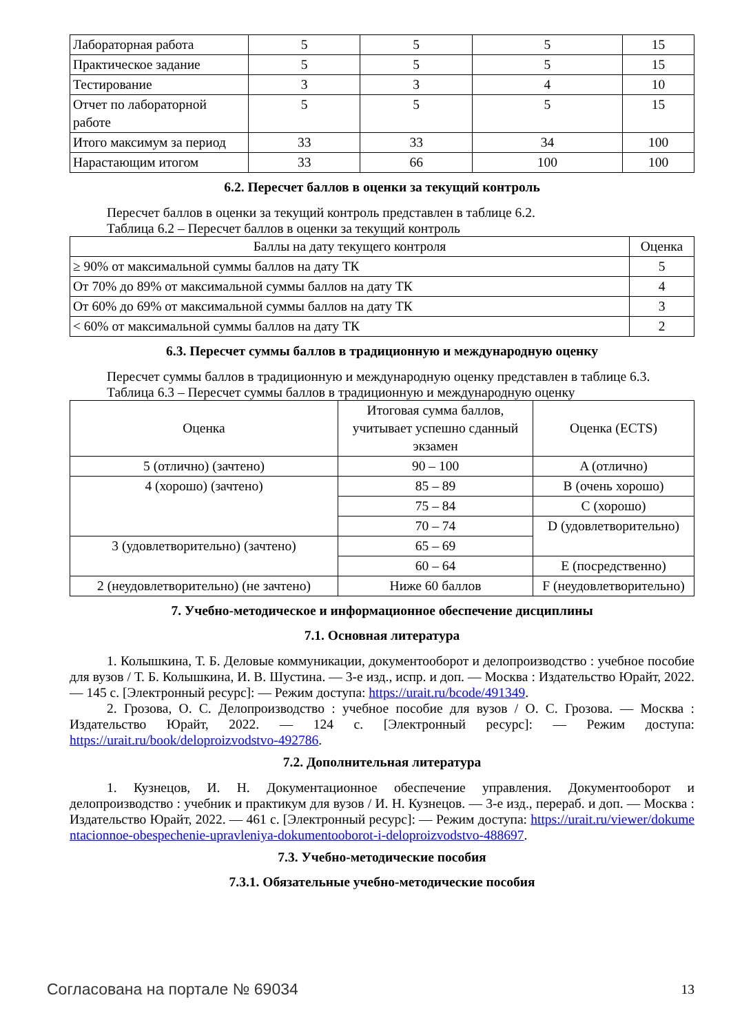| Лабораторная работа | 5 | 5 | 5 | 15 |
| Практическое задание | 5 | 5 | 5 | 15 |
| Тестирование | 3 | 3 | 4 | 10 |
| Отчет по лабораторной работе | 5 | 5 | 5 | 15 |
| Итого максимум за период | 33 | 33 | 34 | 100 |
| Нарастающим итогом | 33 | 66 | 100 | 100 |
6.2. Пересчет баллов в оценки за текущий контроль
Пересчет баллов в оценки за текущий контроль представлен в таблице 6.2.
Таблица 6.2 – Пересчет баллов в оценки за текущий контроль
| Баллы на дату текущего контроля | Оценка |
| --- | --- |
| ≥ 90% от максимальной суммы баллов на дату ТК | 5 |
| От 70% до 89% от максимальной суммы баллов на дату ТК | 4 |
| От 60% до 69% от максимальной суммы баллов на дату ТК | 3 |
| < 60% от максимальной суммы баллов на дату ТК | 2 |
6.3. Пересчет суммы баллов в традиционную и международную оценку
Пересчет суммы баллов в традиционную и международную оценку представлен в таблице 6.3.
Таблица 6.3 – Пересчет суммы баллов в традиционную и международную оценку
| Оценка | Итоговая сумма баллов, учитывает успешно сданный экзамен | Оценка (ECTS) |
| --- | --- | --- |
| 5 (отлично) (зачтено) | 90 – 100 | A (отлично) |
| 4 (хорошо) (зачтено) | 85 – 89 | B (очень хорошо) |
| | 75 – 84 | C (хорошо) |
| | 70 – 74 | D (удовлетворительно) |
| 3 (удовлетворительно) (зачтено) | 65 – 69 | |
| | 60 – 64 | E (посредственно) |
| 2 (неудовлетворительно) (не зачтено) | Ниже 60 баллов | F (неудовлетворительно) |
7. Учебно-методическое и информационное обеспечение дисциплины
7.1. Основная литература
1. Колышкина, Т. Б. Деловые коммуникации, документооборот и делопроизводство : учебное пособие для вузов / Т. Б. Колышкина, И. В. Шустина. — 3-е изд., испр. и доп. — Москва : Издательство Юрайт, 2022. — 145 с. [Электронный ресурс]: — Режим доступа: https://urait.ru/bcode/491349.
2. Грозова, О. С. Делопроизводство : учебное пособие для вузов / О. С. Грозова. — Москва : Издательство Юрайт, 2022. — 124 с. [Электронный ресурс]: — Режим доступа: https://urait.ru/book/deloproizvodstvo-492786.
7.2. Дополнительная литература
1. Кузнецов, И. Н. Документационное обеспечение управления. Документооборот и делопроизводство : учебник и практикум для вузов / И. Н. Кузнецов. — 3-е изд., перераб. и доп. — Москва : Издательство Юрайт, 2022. — 461 с. [Электронный ресурс]: — Режим доступа: https://urait.ru/viewer/dokumentacionnoe-obespechenie-upravleniya-dokumentooborot-i-deloproizvodstvo-488697.
7.3. Учебно-методические пособия
7.3.1. Обязательные учебно-методические пособия
Согласована на портале № 69034 13